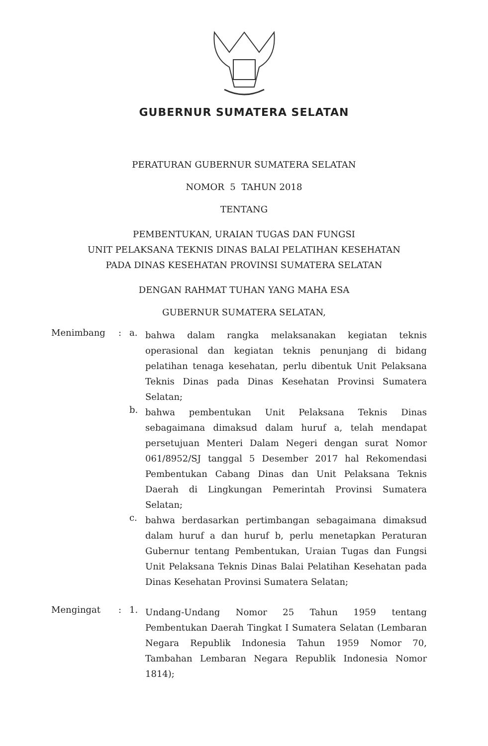GUBERNUR SUMATERA SELATAN
PERATURAN GUBERNUR SUMATERA SELATAN
NOMOR 5 TAHUN 2018
TENTANG
PEMBENTUKAN, URAIAN TUGAS DAN FUNGSI
UNIT PELAKSANA TEKNIS DINAS BALAI PELATIHAN KESEHATAN
PADA DINAS KESEHATAN PROVINSI SUMATERA SELATAN
DENGAN RAHMAT TUHAN YANG MAHA ESA
GUBERNUR SUMATERA SELATAN,
Menimbang : a.
bahwa dalam rangka melaksanakan kegiatan teknis operasional dan kegiatan teknis penunjang di bidang pelatihan tenaga kesehatan, perlu dibentuk Unit Pelaksana Teknis Dinas pada Dinas Kesehatan Provinsi Sumatera Selatan;
b.
bahwa pembentukan Unit Pelaksana Teknis Dinas sebagaimana dimaksud dalam huruf a, telah mendapat persetujuan Menteri Dalam Negeri dengan surat Nomor 061/8952/SJ tanggal 5 Desember 2017 hal Rekomendasi Pembentukan Cabang Dinas dan Unit Pelaksana Teknis Daerah di Lingkungan Pemerintah Provinsi Sumatera Selatan;
c.
bahwa berdasarkan pertimbangan sebagaimana dimaksud dalam huruf a dan huruf b, perlu menetapkan Peraturan Gubernur tentang Pembentukan, Uraian Tugas dan Fungsi Unit Pelaksana Teknis Dinas Balai Pelatihan Kesehatan pada Dinas Kesehatan Provinsi Sumatera Selatan;
Mengingat : 1.
Undang-Undang Nomor 25 Tahun 1959 tentang Pembentukan Daerah Tingkat I Sumatera Selatan (Lembaran Negara Republik Indonesia Tahun 1959 Nomor 70, Tambahan Lembaran Negara Republik Indonesia Nomor 1814);